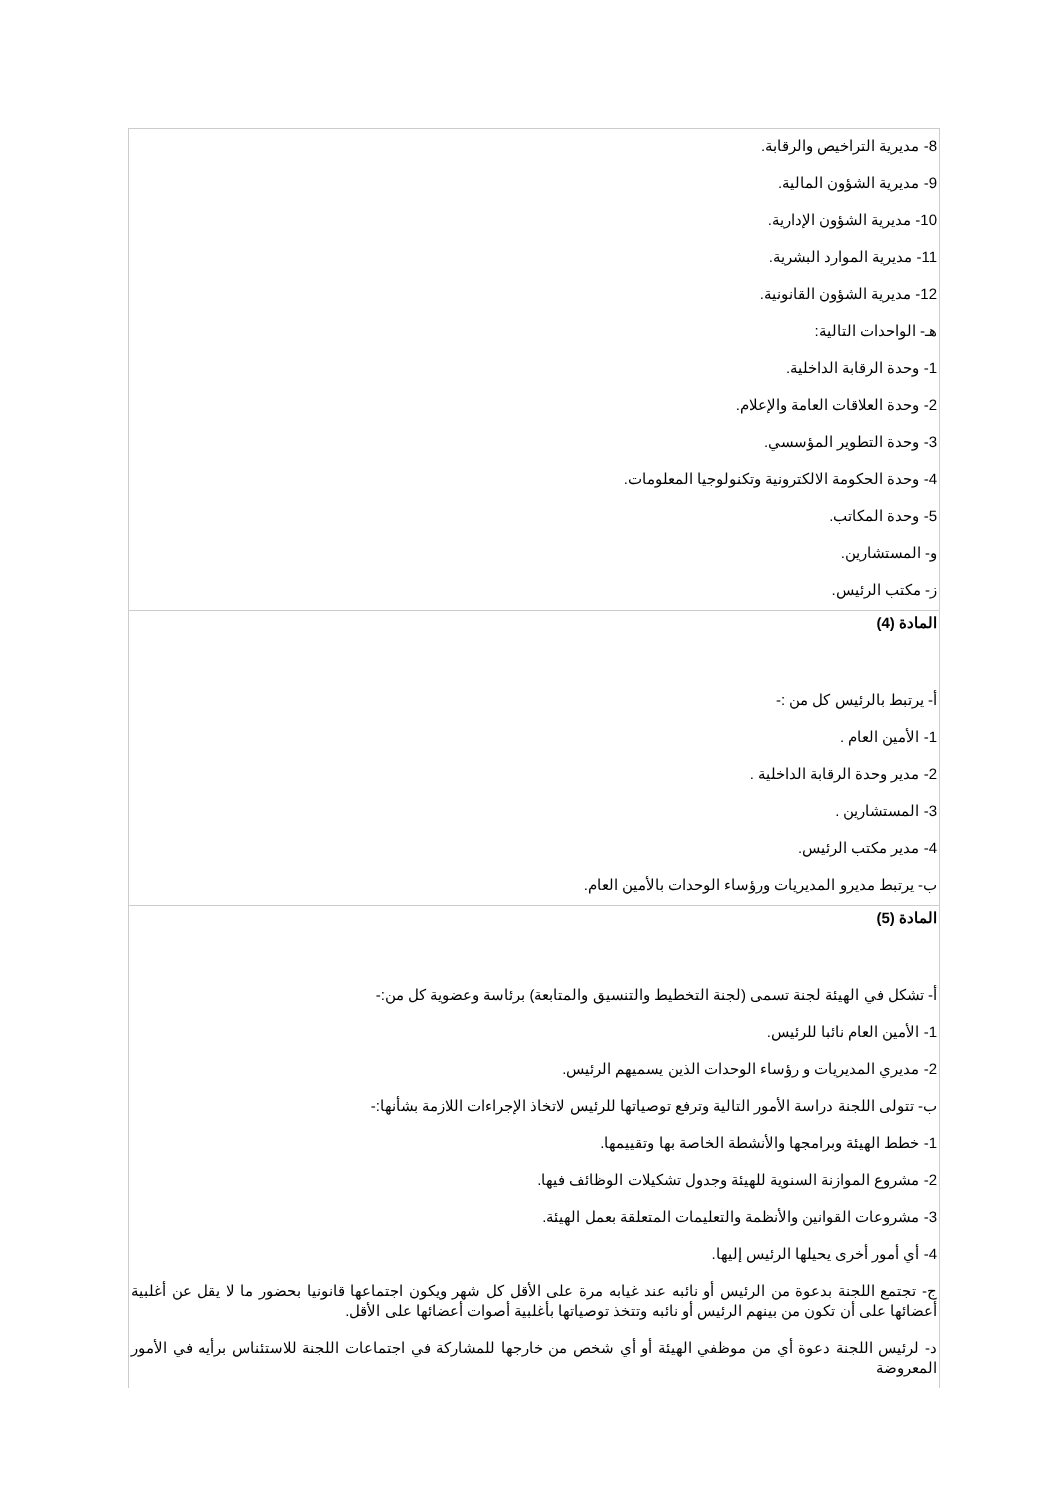8- مديرية التراخيص والرقابة.
9- مديرية الشؤون المالية.
10- مديرية الشؤون الإدارية.
11- مديرية الموارد البشرية.
12- مديرية الشؤون القانونية.
هـ- الواحدات التالية:
1- وحدة الرقابة الداخلية.
2- وحدة العلاقات العامة والإعلام.
3- وحدة التطوير المؤسسي.
4- وحدة الحكومة الالكترونية وتكنولوجيا المعلومات.
5- وحدة المكاتب.
و- المستشارين.
ز- مكتب الرئيس.
المادة (4)
أ- يرتبط بالرئيس كل من :-
1- الأمين العام .
2- مدير وحدة الرقابة الداخلية .
3- المستشارين .
4- مدير مكتب الرئيس.
ب- يرتبط مديرو المديريات ورؤساء الوحدات بالأمين العام.
المادة (5)
أ- تشكل في الهيئة لجنة تسمى (لجنة التخطيط والتنسيق والمتابعة) برئاسة وعضوية كل من:-
1- الأمين العام نائبا للرئيس.
2- مديري المديريات و رؤساء الوحدات الذين يسميهم الرئيس.
ب- تتولى اللجنة دراسة الأمور التالية وترفع توصياتها للرئيس لاتخاذ الإجراءات اللازمة بشأنها:-
1- خطط الهيئة وبرامجها والأنشطة الخاصة بها وتقييمها.
2- مشروع الموازنة السنوية للهيئة وجدول تشكيلات الوظائف فيها.
3- مشروعات القوانين والأنظمة والتعليمات المتعلقة بعمل الهيئة.
4- أي أمور أخرى يحيلها الرئيس إليها.
ج- تجتمع اللجنة بدعوة من الرئيس أو نائبه عند غيابه مرة على الأقل كل شهر ويكون اجتماعها قانونيا بحضور ما لا يقل عن أغلبية أعضائها على أن تكون من بينهم الرئيس أو نائبه وتتخذ توصياتها بأغلبية أصوات أعضائها على الأقل.
د- لرئيس اللجنة دعوة أي من موظفي الهيئة أو أي شخص من خارجها للمشاركة في اجتماعات اللجنة للاستئناس برأيه في الأمور المعروضة